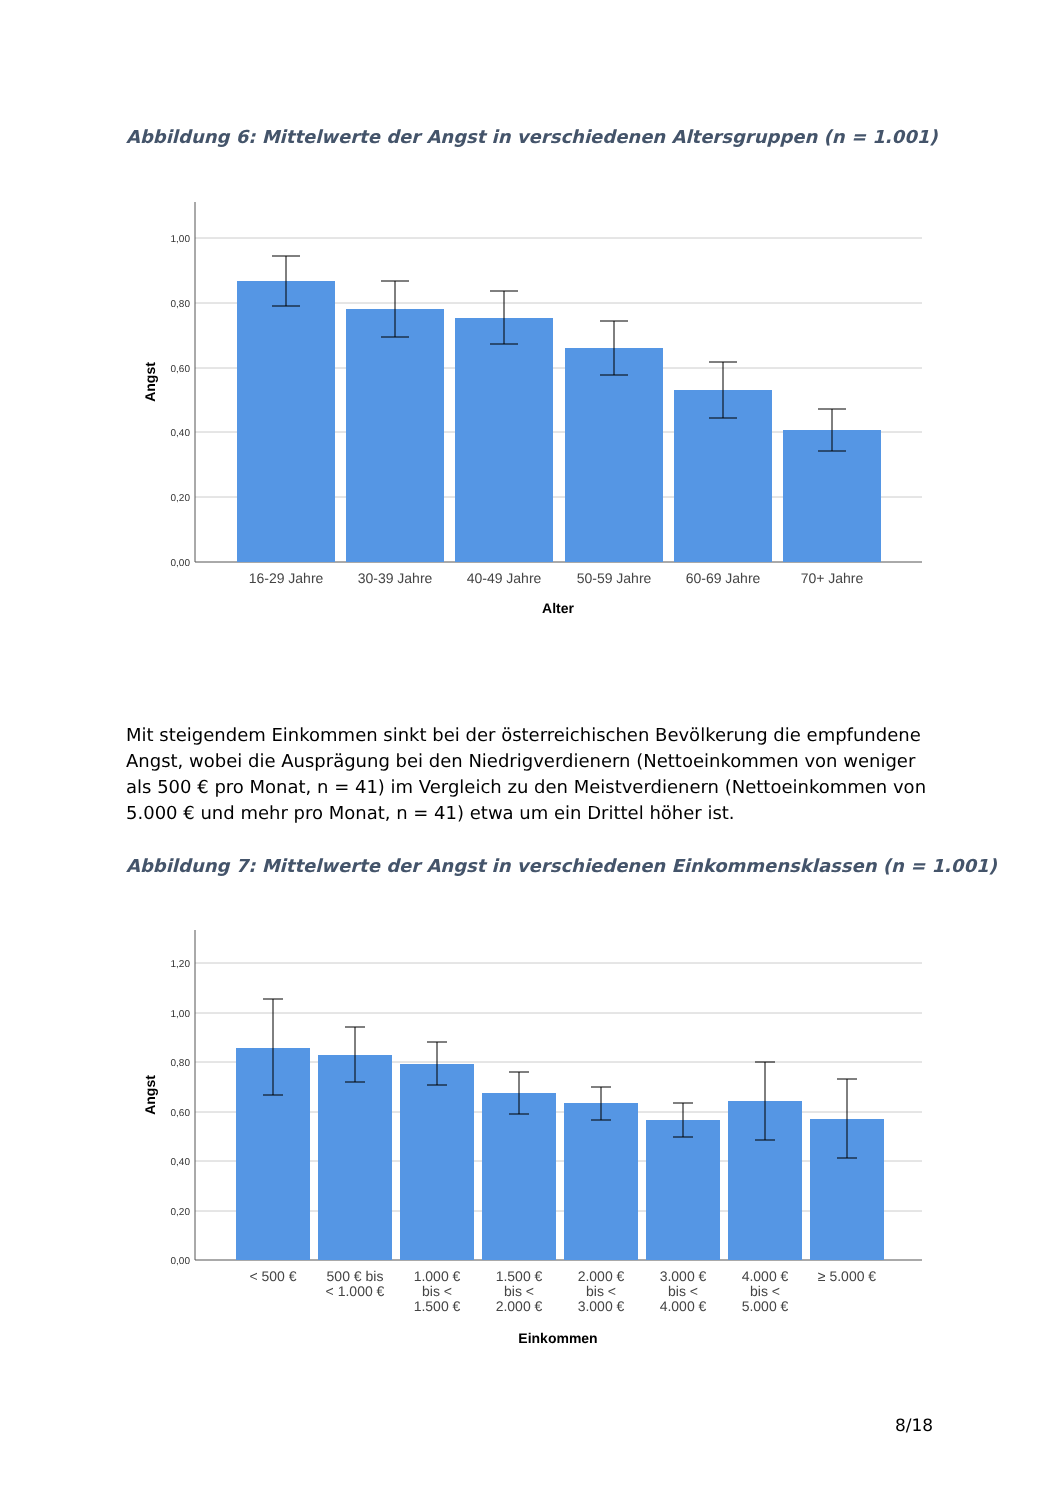Abbildung 6: Mittelwerte der Angst in verschiedenen Altersgruppen (n = 1.001)
1,00
0,80
0,60
0,40
0,20
0,00
16-29 Jahre
30-39 Jahre
40-49 Jahre
50-59 Jahre
60-69 Jahre
70+ Jahre
Alter
Angst
Mit steigendem Einkommen sinkt bei der österreichischen Bevölkerung die empfundene Angst, wobei die Ausprägung bei den Niedrigverdienern (Nettoeinkommen von weniger als 500 € pro Monat, n = 41) im Vergleich zu den Meistverdienern (Nettoeinkommen von 5.000 € und mehr pro Monat, n = 41) etwa um ein Drittel höher ist.
Abbildung 7: Mittelwerte der Angst in verschiedenen Einkommensklassen (n = 1.001)
1,20
1,00
0,80
0,60
0,40
0,20
0,00
< 500 €
500 € bis
< 1.000 €
1.000 €
bis <
1.500 €
1.500 €
bis <
2.000 €
2.000 €
bis <
3.000 €
3.000 €
bis <
4.000 €
4.000 €
bis <
5.000 €
≥ 5.000 €
Einkommen
Angst
8/18